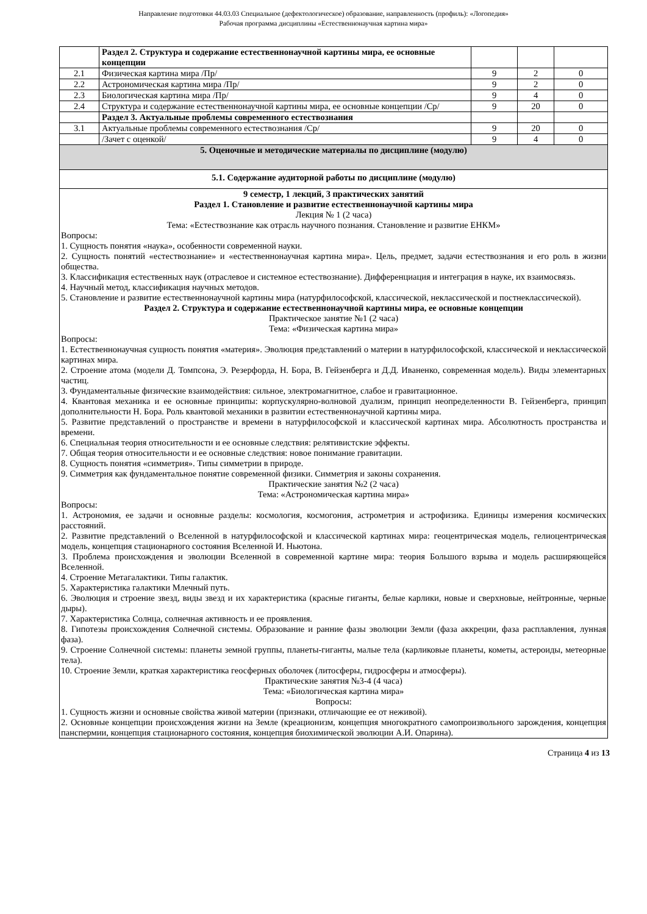Направление подготовки 44.03.03 Специальное (дефектологическое) образование, направленность (профиль): «Логопедия»
Рабочая программа дисциплины «Естественнонаучная картина мира»
| | Раздел 2. Структура и содержание естественнонаучной картины мира, ее основные концепции | | | |
| 2.1 | Физическая картина мира /Пр/ | 9 | 2 | 0 |
| 2.2 | Астрономическая картина мира /Пр/ | 9 | 2 | 0 |
| 2.3 | Биологическая картина мира /Пр/ | 9 | 4 | 0 |
| 2.4 | Структура и содержание естественнонаучной картины мира, ее основные концепции /Ср/ | 9 | 20 | 0 |
| | Раздел 3. Актуальные проблемы современного естествознания | | | |
| 3.1 | Актуальные проблемы современного естествознания /Ср/ | 9 | 20 | 0 |
| | /Зачет с оценкой/ | 9 | 4 | 0 |
| 5. Оценочные и методические материалы по дисциплине (модулю) | | | | |
| 5.1. Содержание аудиторной работы по дисциплине (модулю) | | | | |
| 9 семестр, 1 лекций, 3 практических занятий Раздел 1. Становление и развитие естественнонаучной картины мира Лекция № 1 (2 часа) Тема: «Естествознание как отрасль научного познания. Становление и развитие ЕНКМ» Вопросы: 1. Сущность понятия «наука», особенности современной науки. 2. Сущность понятий «естествознание» и «естественнонаучная картина мира». Цель, предмет, задачи естествознания и его роль в жизни общества. 3. Классификация естественных наук (отраслевое и системное естествознание). Дифференциация и интеграция в науке, их взаимосвязь. 4. Научный метод, классификация научных методов. 5. Становление и развитие естественнонаучной картины мира (натурфилософской, классической, неклассической и постнеклассической). Раздел 2. Структура и содержание естественнонаучной картины мира, ее основные концепции Практическое занятие №1 (2 часа) Тема: «Физическая картина мира» Вопросы: 1. Естественнонаучная сущность понятия «материя». Эволюция представлений о материи в натурфилософской, классической и неклассической картинах мира. 2. Строение атома (модели Д. Томпсона, Э. Резерфорда, Н. Бора, В. Гейзенберга и Д.Д. Иваненко, современная модель). Виды элементарных частиц. 3. Фундаментальные физические взаимодействия: сильное, электромагнитное, слабое и гравитационное. 4. Квантовая механика и ее основные принципы: корпускулярно-волновой дуализм, принцип неопределенности В. Гейзенберга, принцип дополнительности Н. Бора. Роль квантовой механики в развитии естественнонаучной картины мира. 5. Развитие представлений о пространстве и времени в натурфилософской и классической картинах мира. Абсолютность пространства и времени. 6. Специальная теория относительности и ее основные следствия: релятивистские эффекты. 7. Общая теория относительности и ее основные следствия: новое понимание гравитации. 8. Сущность понятия «симметрия». Типы симметрии в природе. 9. Симметрия как фундаментальное понятие современной физики. Симметрия и законы сохранения. Практические занятия №2 (2 часа) Тема: «Астрономическая картина мира» Вопросы: 1. Астрономия, ее задачи и основные разделы: космология, космогония, астрометрия и астрофизика. Единицы измерения космических расстояний. 2. Развитие представлений о Вселенной в натурфилософской и классической картинах мира: геоцентрическая модель, гелиоцентрическая модель, концепция стационарного состояния Вселенной И. Ньютона. 3. Проблема происхождения и эволюции Вселенной в современной картине мира: теория Большого взрыва и модель расширяющейся Вселенной. 4. Строение Метагалактики. Типы галактик. 5. Характеристика галактики Млечный путь. 6. Эволюция и строение звезд, виды звезд и их характеристика (красные гиганты, белые карлики, новые и сверхновые, нейтронные, черные дыры). 7. Характеристика Солнца, солнечная активность и ее проявления. 8. Гипотезы происхождения Солнечной системы. Образование и ранние фазы эволюции Земли (фаза аккреции, фаза расплавления, лунная фаза). 9. Строение Солнечной системы: планеты земной группы, планеты-гиганты, малые тела (карликовые планеты, кометы, астероиды, метеорные тела). 10. Строение Земли, краткая характеристика геосферных оболочек (литосферы, гидросферы и атмосферы). Практические занятия №3-4 (4 часа) Тема: «Биологическая картина мира» Вопросы: 1. Сущность жизни и основные свойства живой материи (признаки, отличающие ее от неживой). 2. Основные концепции происхождения жизни на Земле (креационизм, концепция многократного самопроизвольного зарождения, концепция панспермии, концепция стационарного состояния, концепция биохимической эволюции А.И. Опарина). | | | | |
Страница 4 из 13